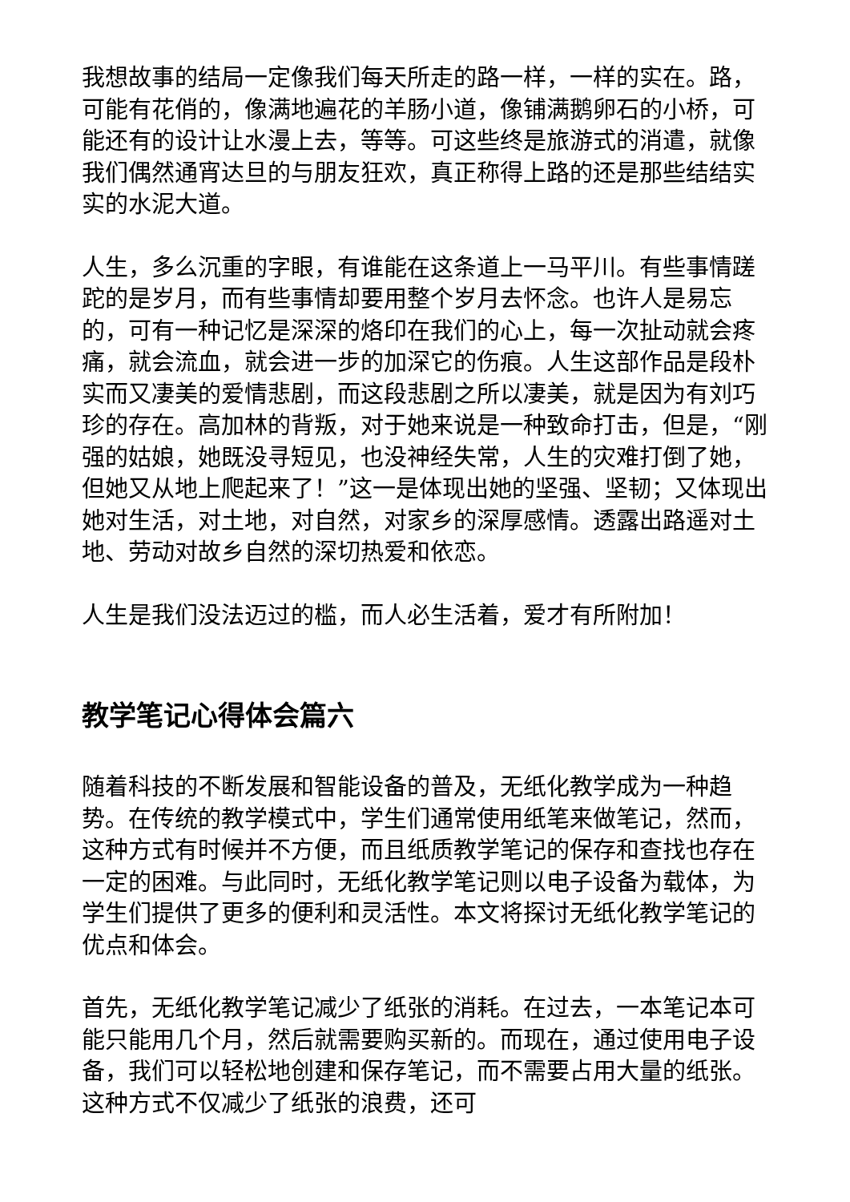我想故事的结局一定像我们每天所走的路一样，一样的实在。路，可能有花俏的，像满地遍花的羊肠小道，像铺满鹅卵石的小桥，可能还有的设计让水漫上去，等等。可这些终是旅游式的消遣，就像我们偶然通宵达旦的与朋友狂欢，真正称得上路的还是那些结结实实的水泥大道。
人生，多么沉重的字眼，有谁能在这条道上一马平川。有些事情蹉跎的是岁月，而有些事情却要用整个岁月去怀念。也许人是易忘的，可有一种记忆是深深的烙印在我们的心上，每一次扯动就会疼痛，就会流血，就会进一步的加深它的伤痕。人生这部作品是段朴实而又凄美的爱情悲剧，而这段悲剧之所以凄美，就是因为有刘巧珍的存在。高加林的背叛，对于她来说是一种致命打击，但是，“刚强的姑娘，她既没寻短见，也没神经失常，人生的灾难打倒了她，但她又从地上爬起来了！”这一是体现出她的坚强、坚韧；又体现出她对生活，对土地，对自然，对家乡的深厚感情。透露出路遥对土地、劳动对故乡自然的深切热爱和依恋。
人生是我们没法迈过的槛，而人必生活着，爱才有所附加！
教学笔记心得体会篇六
随着科技的不断发展和智能设备的普及，无纸化教学成为一种趋势。在传统的教学模式中，学生们通常使用纸笔来做笔记，然而，这种方式有时候并不方便，而且纸质教学笔记的保存和查找也存在一定的困难。与此同时，无纸化教学笔记则以电子设备为载体，为学生们提供了更多的便利和灵活性。本文将探讨无纸化教学笔记的优点和体会。
首先，无纸化教学笔记减少了纸张的消耗。在过去，一本笔记本可能只能用几个月，然后就需要购买新的。而现在，通过使用电子设备，我们可以轻松地创建和保存笔记，而不需要占用大量的纸张。这种方式不仅减少了纸张的浪费，还可